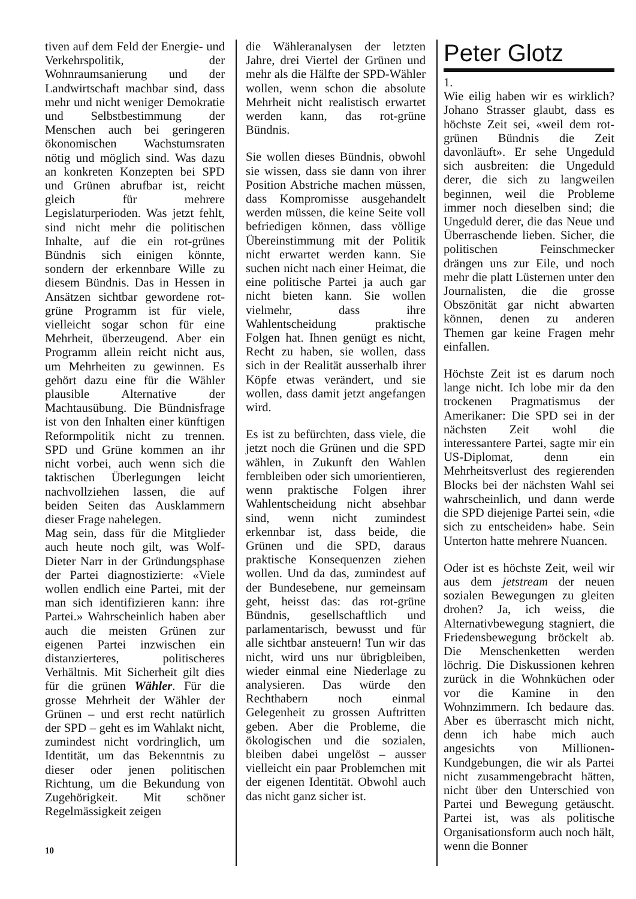tiven auf dem Feld der Energie- und Verkehrspolitik, der Wohnraumsanierung und der Landwirtschaft machbar sind, dass mehr und nicht weniger Demokratie und Selbstbestimmung der Menschen auch bei geringeren ökonomischen Wachstumsraten nötig und möglich sind. Was dazu an konkreten Konzepten bei SPD und Grünen abrufbar ist, reicht gleich für mehrere Legislaturperioden. Was jetzt fehlt, sind nicht mehr die politischen Inhalte, auf die ein rot-grünes Bündnis sich einigen könnte, sondern der erkennbare Wille zu diesem Bündnis. Das in Hessen in Ansätzen sichtbar gewordene rot-grüne Programm ist für viele, vielleicht sogar schon für eine Mehrheit, überzeugend. Aber ein Programm allein reicht nicht aus, um Mehrheiten zu gewinnen. Es gehört dazu eine für die Wähler plausible Alternative der Machtausübung. Die Bündnisfrage ist von den Inhalten einer künftigen Reformpolitik nicht zu trennen. SPD und Grüne kommen an ihr nicht vorbei, auch wenn sich die taktischen Überlegungen leicht nachvollziehen lassen, die auf beiden Seiten das Ausklammern dieser Frage nahelegen.
Mag sein, dass für die Mitglieder auch heute noch gilt, was Wolf-Dieter Narr in der Gründungsphase der Partei diagnostizierte: «Viele wollen endlich eine Partei, mit der man sich identifizieren kann: ihre Partei.» Wahrscheinlich haben aber auch die meisten Grünen zur eigenen Partei inzwischen ein distanzierteres, politischeres Verhältnis. Mit Sicherheit gilt dies für die grünen Wähler. Für die grosse Mehrheit der Wähler der Grünen – und erst recht natürlich der SPD – geht es im Wahlakt nicht, zumindest nicht vordringlich, um Identität, um das Bekenntnis zu dieser oder jenen politischen Richtung, um die Bekundung von Zugehörigkeit. Mit schöner Regelmässigkeit zeigen
die Wähleranalysen der letzten Jahre, drei Viertel der Grünen und mehr als die Hälfte der SPD-Wähler wollen, wenn schon die absolute Mehrheit nicht realistisch erwartet werden kann, das rot-grüne Bündnis.
Sie wollen dieses Bündnis, obwohl sie wissen, dass sie dann von ihrer Position Abstriche machen müssen, dass Kompromisse ausgehandelt werden müssen, die keine Seite voll befriedigen können, dass völlige Übereinstimmung mit der Politik nicht erwartet werden kann. Sie suchen nicht nach einer Heimat, die eine politische Partei ja auch gar nicht bieten kann. Sie wollen vielmehr, dass ihre Wahlentscheidung praktische Folgen hat. Ihnen genügt es nicht, Recht zu haben, sie wollen, dass sich in der Realität ausserhalb ihrer Köpfe etwas verändert, und sie wollen, dass damit jetzt angefangen wird.
Es ist zu befürchten, dass viele, die jetzt noch die Grünen und die SPD wählen, in Zukunft den Wahlen fernbleiben oder sich umorientieren, wenn praktische Folgen ihrer Wahlentscheidung nicht absehbar sind, wenn nicht zumindest erkennbar ist, dass beide, die Grünen und die SPD, daraus praktische Konsequenzen ziehen wollen. Und da das, zumindest auf der Bundesebene, nur gemeinsam geht, heisst das: das rot-grüne Bündnis, gesellschaftlich und parlamentarisch, bewusst und für alle sichtbar ansteuern! Tun wir das nicht, wird uns nur übrigbleiben, wieder einmal eine Niederlage zu analysieren. Das würde den Rechthabern noch einmal Gelegenheit zu grossen Auftritten geben. Aber die Probleme, die ökologischen und die sozialen, bleiben dabei ungelöst – ausser vielleicht ein paar Problemchen mit der eigenen Identität. Obwohl auch das nicht ganz sicher ist.
Peter Glotz
1.
Wie eilig haben wir es wirklich? Johano Strasser glaubt, dass es höchste Zeit sei, «weil dem rot-grünen Bündnis die Zeit davonläuft». Er sehe Ungeduld sich ausbreiten: die Ungeduld derer, die sich zu langweilen beginnen, weil die Probleme immer noch dieselben sind; die Ungeduld derer, die das Neue und Überraschende lieben. Sicher, die politischen Feinschmecker drängen uns zur Eile, und noch mehr die platt Lüsternen unter den Journalisten, die die grosse Obszönität gar nicht abwarten können, denen zu anderen Themen gar keine Fragen mehr einfallen.
Höchste Zeit ist es darum noch lange nicht. Ich lobe mir da den trockenen Pragmatismus der Amerikaner: Die SPD sei in der nächsten Zeit wohl die interessantere Partei, sagte mir ein US-Diplomat, denn ein Mehrheitsverlust des regierenden Blocks bei der nächsten Wahl sei wahrscheinlich, und dann werde die SPD diejenige Partei sein, «die sich zu entscheiden» habe. Sein Unterton hatte mehrere Nuancen.
Oder ist es höchste Zeit, weil wir aus dem jetstream der neuen sozialen Bewegungen zu gleiten drohen? Ja, ich weiss, die Alternativbewegung stagniert, die Friedensbewegung bröckelt ab. Die Menschenketten werden löchrig. Die Diskussionen kehren zurück in die Wohnküchen oder vor die Kamine in den Wohnzimmern. Ich bedaure das. Aber es überrascht mich nicht, denn ich habe mich auch angesichts von Millionen-Kundgebungen, die wir als Partei nicht zusammengebracht hätten, nicht über den Unterschied von Partei und Bewegung getäuscht. Partei ist, was als politische Organisationsform auch noch hält, wenn die Bonner
10